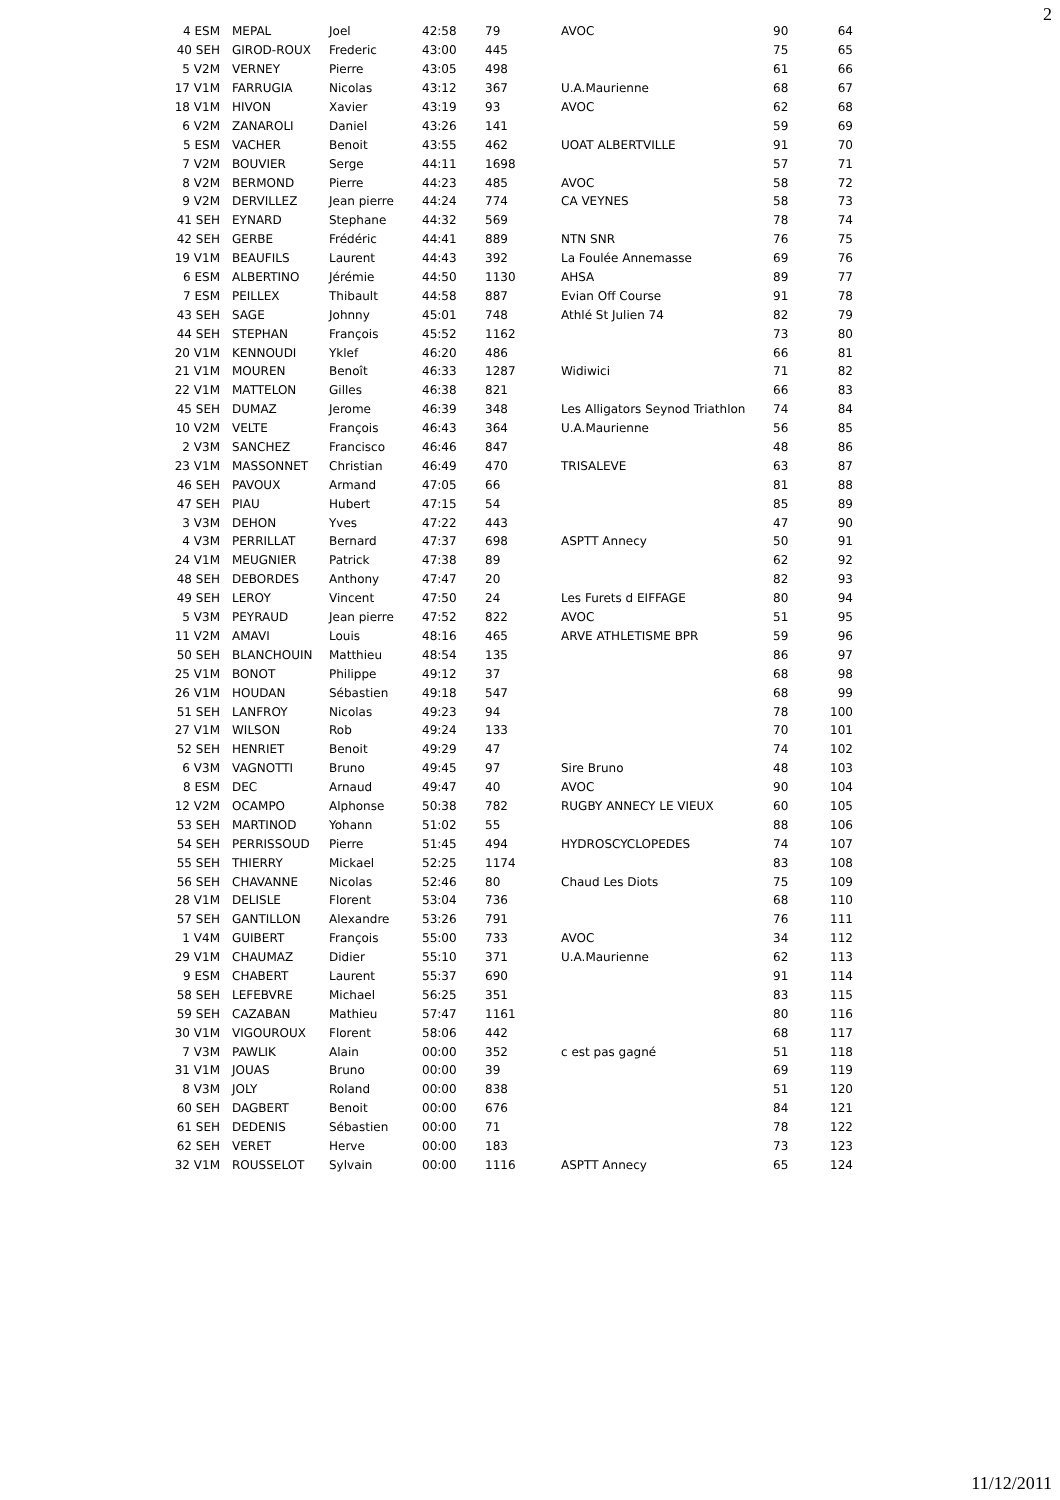2
| 4 ESM | MEPAL | Joel | 42:58 | 79 | AVOC | 90 | 64 |
| 40 SEH | GIROD-ROUX | Frederic | 43:00 | 445 | | 75 | 65 |
| 5 V2M | VERNEY | Pierre | 43:05 | 498 | | 61 | 66 |
| 17 V1M | FARRUGIA | Nicolas | 43:12 | 367 | U.A.Maurienne | 68 | 67 |
| 18 V1M | HIVON | Xavier | 43:19 | 93 | AVOC | 62 | 68 |
| 6 V2M | ZANAROLI | Daniel | 43:26 | 141 | | 59 | 69 |
| 5 ESM | VACHER | Benoit | 43:55 | 462 | UOAT ALBERTVILLE | 91 | 70 |
| 7 V2M | BOUVIER | Serge | 44:11 | 1698 | | 57 | 71 |
| 8 V2M | BERMOND | Pierre | 44:23 | 485 | AVOC | 58 | 72 |
| 9 V2M | DERVILLEZ | Jean pierre | 44:24 | 774 | CA VEYNES | 58 | 73 |
| 41 SEH | EYNARD | Stephane | 44:32 | 569 | | 78 | 74 |
| 42 SEH | GERBE | Frédéric | 44:41 | 889 | NTN SNR | 76 | 75 |
| 19 V1M | BEAUFILS | Laurent | 44:43 | 392 | La Foulée Annemasse | 69 | 76 |
| 6 ESM | ALBERTINO | Jérémie | 44:50 | 1130 | AHSA | 89 | 77 |
| 7 ESM | PEILLEX | Thibault | 44:58 | 887 | Evian Off Course | 91 | 78 |
| 43 SEH | SAGE | Johnny | 45:01 | 748 | Athlé St Julien 74 | 82 | 79 |
| 44 SEH | STEPHAN | François | 45:52 | 1162 | | 73 | 80 |
| 20 V1M | KENNOUDI | Yklef | 46:20 | 486 | | 66 | 81 |
| 21 V1M | MOUREN | Benoît | 46:33 | 1287 | Widiwici | 71 | 82 |
| 22 V1M | MATTELON | Gilles | 46:38 | 821 | | 66 | 83 |
| 45 SEH | DUMAZ | Jerome | 46:39 | 348 | Les Alligators Seynod Triathlon | 74 | 84 |
| 10 V2M | VELTE | François | 46:43 | 364 | U.A.Maurienne | 56 | 85 |
| 2 V3M | SANCHEZ | Francisco | 46:46 | 847 | | 48 | 86 |
| 23 V1M | MASSONNET | Christian | 46:49 | 470 | TRISALEVE | 63 | 87 |
| 46 SEH | PAVOUX | Armand | 47:05 | 66 | | 81 | 88 |
| 47 SEH | PIAU | Hubert | 47:15 | 54 | | 85 | 89 |
| 3 V3M | DEHON | Yves | 47:22 | 443 | | 47 | 90 |
| 4 V3M | PERRILLAT | Bernard | 47:37 | 698 | ASPTT Annecy | 50 | 91 |
| 24 V1M | MEUGNIER | Patrick | 47:38 | 89 | | 62 | 92 |
| 48 SEH | DEBORDES | Anthony | 47:47 | 20 | | 82 | 93 |
| 49 SEH | LEROY | Vincent | 47:50 | 24 | Les Furets d EIFFAGE | 80 | 94 |
| 5 V3M | PEYRAUD | Jean pierre | 47:52 | 822 | AVOC | 51 | 95 |
| 11 V2M | AMAVI | Louis | 48:16 | 465 | ARVE ATHLETISME BPR | 59 | 96 |
| 50 SEH | BLANCHOUIN | Matthieu | 48:54 | 135 | | 86 | 97 |
| 25 V1M | BONOT | Philippe | 49:12 | 37 | | 68 | 98 |
| 26 V1M | HOUDAN | Sébastien | 49:18 | 547 | | 68 | 99 |
| 51 SEH | LANFROY | Nicolas | 49:23 | 94 | | 78 | 100 |
| 27 V1M | WILSON | Rob | 49:24 | 133 | | 70 | 101 |
| 52 SEH | HENRIET | Benoit | 49:29 | 47 | | 74 | 102 |
| 6 V3M | VAGNOTTI | Bruno | 49:45 | 97 | Sire Bruno | 48 | 103 |
| 8 ESM | DEC | Arnaud | 49:47 | 40 | AVOC | 90 | 104 |
| 12 V2M | OCAMPO | Alphonse | 50:38 | 782 | RUGBY ANNECY LE VIEUX | 60 | 105 |
| 53 SEH | MARTINOD | Yohann | 51:02 | 55 | | 88 | 106 |
| 54 SEH | PERRISSOUD | Pierre | 51:45 | 494 | HYDROSCYCLOPEDES | 74 | 107 |
| 55 SEH | THIERRY | Mickael | 52:25 | 1174 | | 83 | 108 |
| 56 SEH | CHAVANNE | Nicolas | 52:46 | 80 | Chaud Les Diots | 75 | 109 |
| 28 V1M | DELISLE | Florent | 53:04 | 736 | | 68 | 110 |
| 57 SEH | GANTILLON | Alexandre | 53:26 | 791 | | 76 | 111 |
| 1 V4M | GUIBERT | François | 55:00 | 733 | AVOC | 34 | 112 |
| 29 V1M | CHAUMAZ | Didier | 55:10 | 371 | U.A.Maurienne | 62 | 113 |
| 9 ESM | CHABERT | Laurent | 55:37 | 690 | | 91 | 114 |
| 58 SEH | LEFEBVRE | Michael | 56:25 | 351 | | 83 | 115 |
| 59 SEH | CAZABAN | Mathieu | 57:47 | 1161 | | 80 | 116 |
| 30 V1M | VIGOUROUX | Florent | 58:06 | 442 | | 68 | 117 |
| 7 V3M | PAWLIK | Alain | 00:00 | 352 | c est pas gagné | 51 | 118 |
| 31 V1M | JOUAS | Bruno | 00:00 | 39 | | 69 | 119 |
| 8 V3M | JOLY | Roland | 00:00 | 838 | | 51 | 120 |
| 60 SEH | DAGBERT | Benoit | 00:00 | 676 | | 84 | 121 |
| 61 SEH | DEDENIS | Sébastien | 00:00 | 71 | | 78 | 122 |
| 62 SEH | VERET | Herve | 00:00 | 183 | | 73 | 123 |
| 32 V1M | ROUSSELOT | Sylvain | 00:00 | 1116 | ASPTT Annecy | 65 | 124 |
11/12/2011